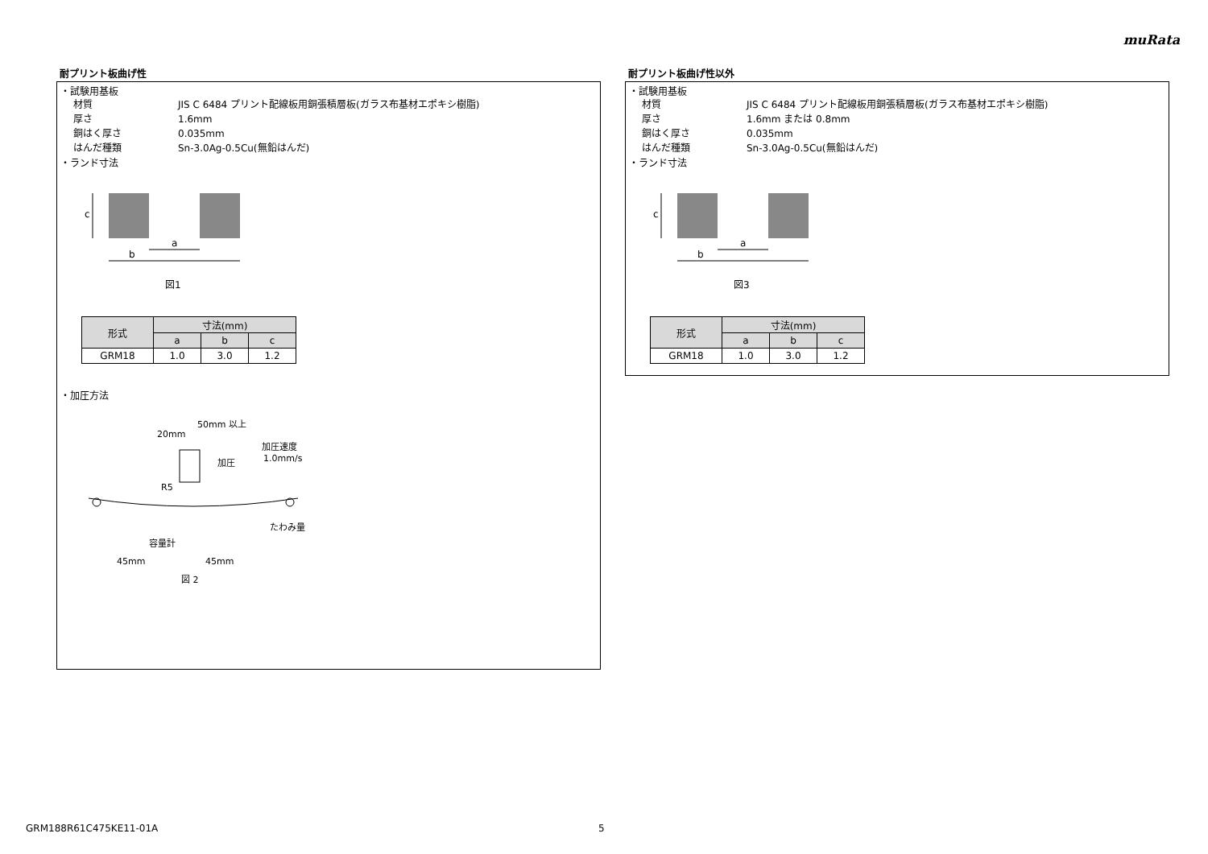muRata
耐プリント板曲げ性
・試験用基板
材質 JIS C 6484 プリント配線板用銅張積層板(ガラス布基材エポキシ樹脂)
厚さ 1.6mm
銅はく厚さ 0.035mm
はんだ種類 Sn-3.0Ag-0.5Cu(無鉛はんだ)
・ランド寸法
a
b
c
図1
| 形式 | 寸法(mm) | | |
| --- | --- | --- | --- |
| | a | b | c |
| GRM18 | 1.0 | 3.0 | 1.2 |
・加圧方法
50mm 以上
20mm
加圧
加圧速度
1.0mm/s
R5
たわみ量
容量計
45mm
45mm
図 2
耐プリント板曲げ性以外
・試験用基板
材質 JIS C 6484 プリント配線板用銅張積層板(ガラス布基材エポキシ樹脂)
厚さ 1.6mm または 0.8mm
銅はく厚さ 0.035mm
はんだ種類 Sn-3.0Ag-0.5Cu(無鉛はんだ)
・ランド寸法
a
b
c
図3
| 形式 | 寸法(mm) | | |
| --- | --- | --- | --- |
| | a | b | c |
| GRM18 | 1.0 | 3.0 | 1.2 |
GRM188R61C475KE11-01A 5